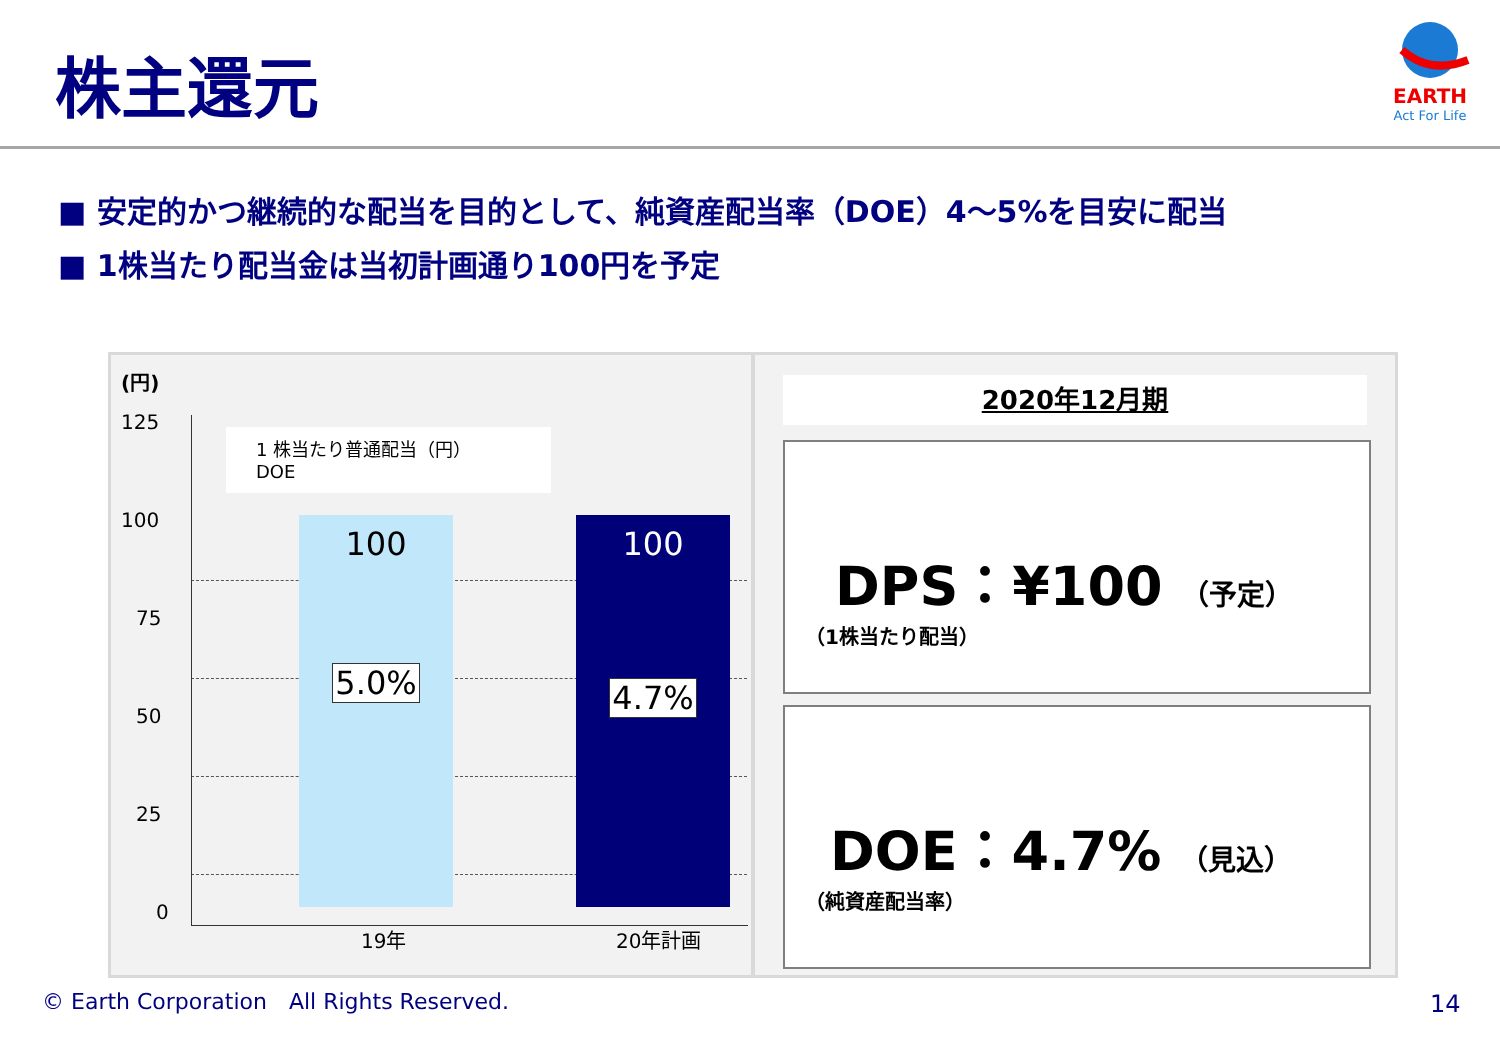株主還元
EARTH
Act For Life
■ 安定的かつ継続的な配当を目的として、純資産配当率（DOE）4～5%を目安に配当
■ 1株当たり配当金は当初計画通り100円を予定
(円)
125
100
75
50
25
0
1 株当たり普通配当（円）
DOE
100
5.0%
100
4.7%
19年 20年計画
2020年12月期
DPS：¥100 （予定）
（1株当たり配当）
DOE：4.7% （見込）
（純資産配当率）
© Earth Corporation　All Rights Reserved.
14